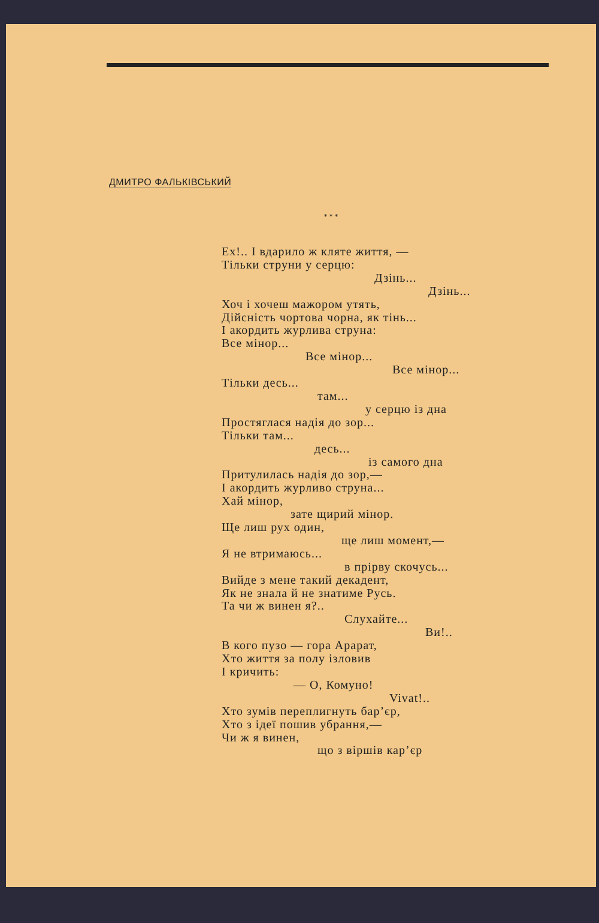ДМИТРО ФАЛЬКІВСЬКИЙ
* * *
Ех!.. І вдарило ж кляте життя, —
Тільки струни у серцю:
Дзінь...
Дзінь...
Хоч і хочеш мажором утять,
Дійсність чортова чорна, як тінь...
І акордить журлива струна:
Все мінор...
Все мінор...
Все мінор...
Тільки десь...
там...
у серцю із дна
Простяглася надія до зор...
Тільки там...
десь...
із самого дна
Притулилась надія до зор,—
І акордить журливо струна...
Хай мінор,
зате щирий мінор.
Ще лиш рух один,
ще лиш момент,—
Я не втримаюсь...
в прірву скочусь...
Вийде з мене такий декадент,
Як не знала й не знатиме Русь.
Та чи ж винен я?..
Слухайте...
Ви!..
В кого пузо — гора Арарат,
Хто життя за полу ізловив
І кричить:
— О, Комуно!
Vivat!..
Хто зумів переплигнуть бар’єр,
Хто з ідеї пошив убрання,—
Чи ж я винен,
що з віршів кар’єр